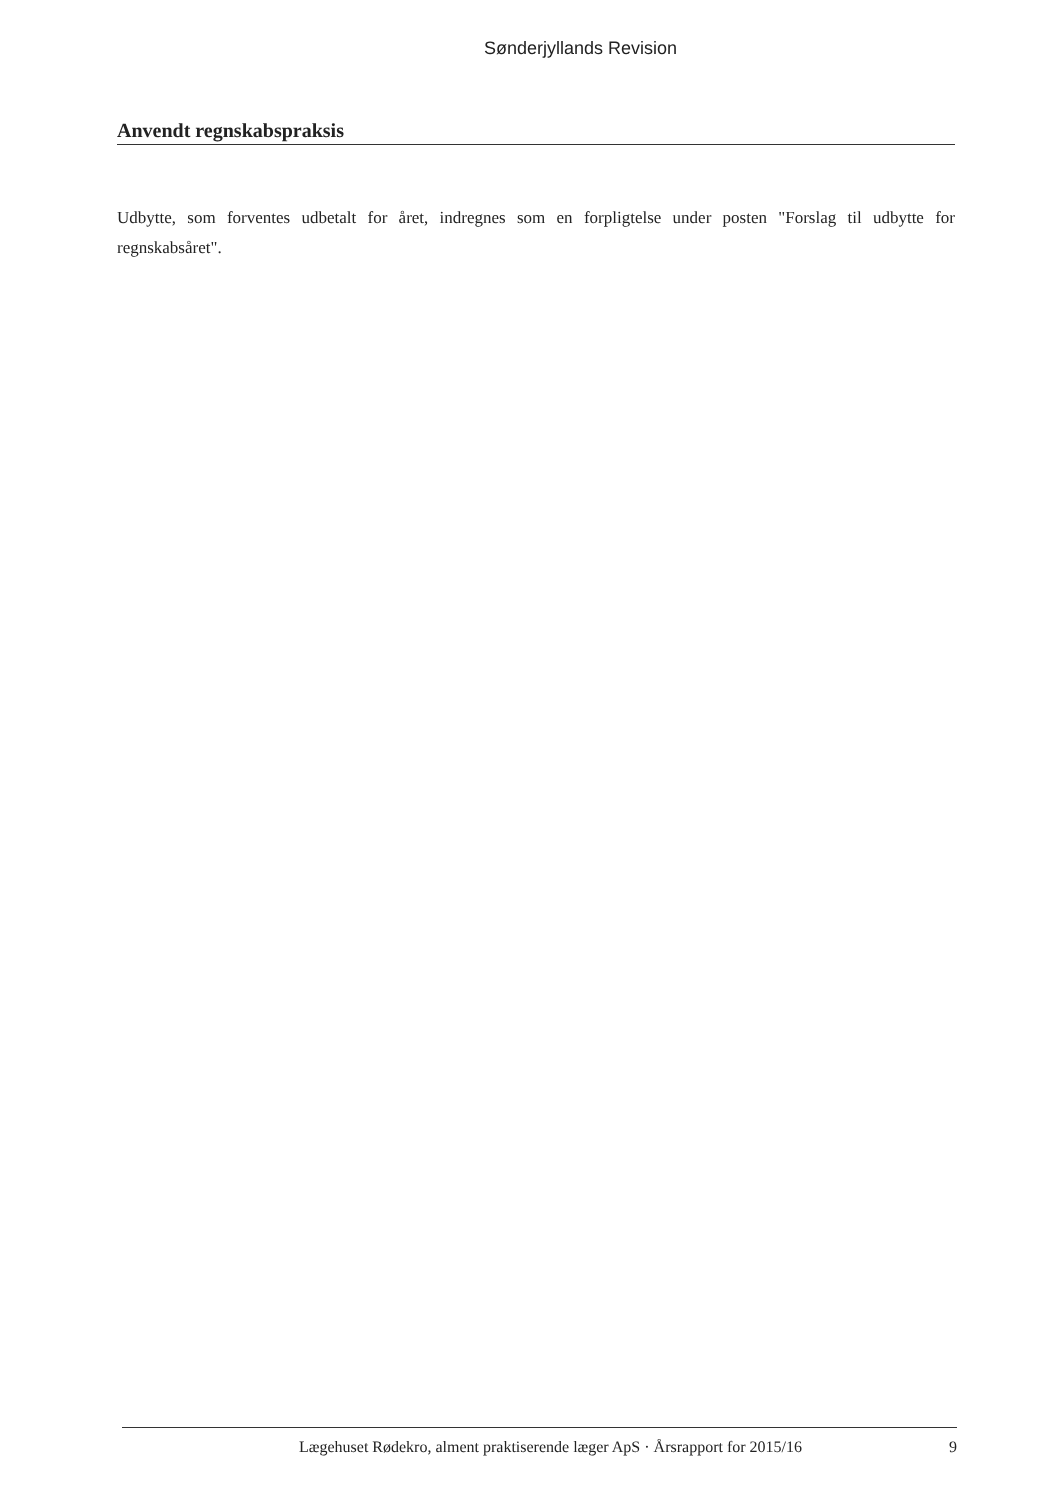Sønderjyllands Revision
Anvendt regnskabspraksis
Udbytte, som forventes udbetalt for året, indregnes som en forpligtelse under posten "Forslag til udbytte for regnskabsåret".
Lægehuset Rødekro, alment praktiserende læger ApS · Årsrapport for 2015/16 9